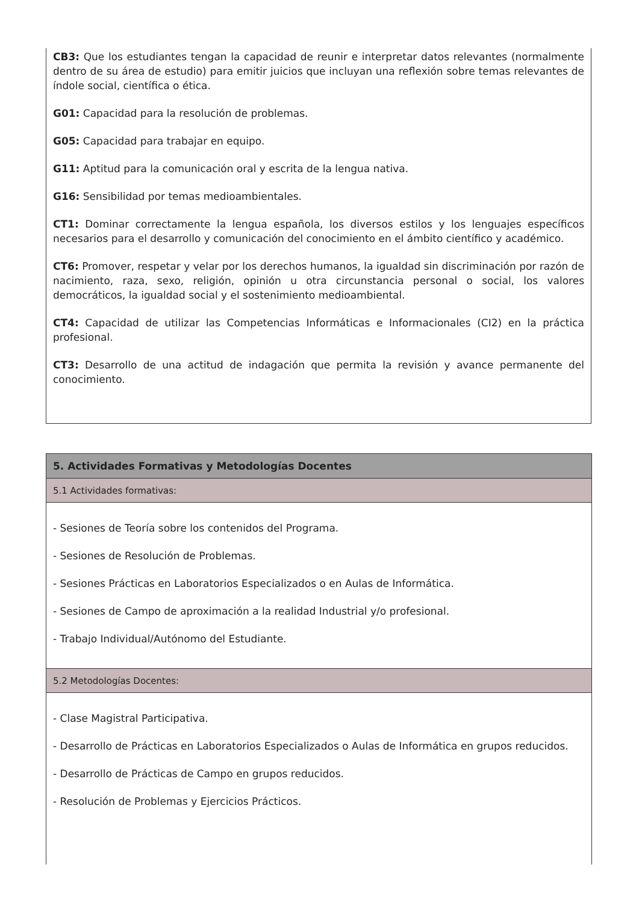CB3: Que los estudiantes tengan la capacidad de reunir e interpretar datos relevantes (normalmente dentro de su área de estudio) para emitir juicios que incluyan una reflexión sobre temas relevantes de índole social, científica o ética.
G01: Capacidad para la resolución de problemas.
G05: Capacidad para trabajar en equipo.
G11: Aptitud para la comunicación oral y escrita de la lengua nativa.
G16: Sensibilidad por temas medioambientales.
CT1: Dominar correctamente la lengua española, los diversos estilos y los lenguajes específicos necesarios para el desarrollo y comunicación del conocimiento en el ámbito científico y académico.
CT6: Promover, respetar y velar por los derechos humanos, la igualdad sin discriminación por razón de nacimiento, raza, sexo, religión, opinión u otra circunstancia personal o social, los valores democráticos, la igualdad social y el sostenimiento medioambiental.
CT4: Capacidad de utilizar las Competencias Informáticas e Informacionales (CI2) en la práctica profesional.
CT3: Desarrollo de una actitud de indagación que permita la revisión y avance permanente del conocimiento.
| 5. Actividades Formativas y Metodologías Docentes |
| 5.1 Actividades formativas: |
| - Sesiones de Teoría sobre los contenidos del Programa. - Sesiones de Resolución de Problemas. - Sesiones Prácticas en Laboratorios Especializados o en Aulas de Informática. - Sesiones de Campo de aproximación a la realidad Industrial y/o profesional. - Trabajo Individual/Autónomo del Estudiante. |
| 5.2 Metodologías Docentes: |
| - Clase Magistral Participativa. - Desarrollo de Prácticas en Laboratorios Especializados o Aulas de Informática en grupos reducidos. - Desarrollo de Prácticas de Campo en grupos reducidos. - Resolución de Problemas y Ejercicios Prácticos. |